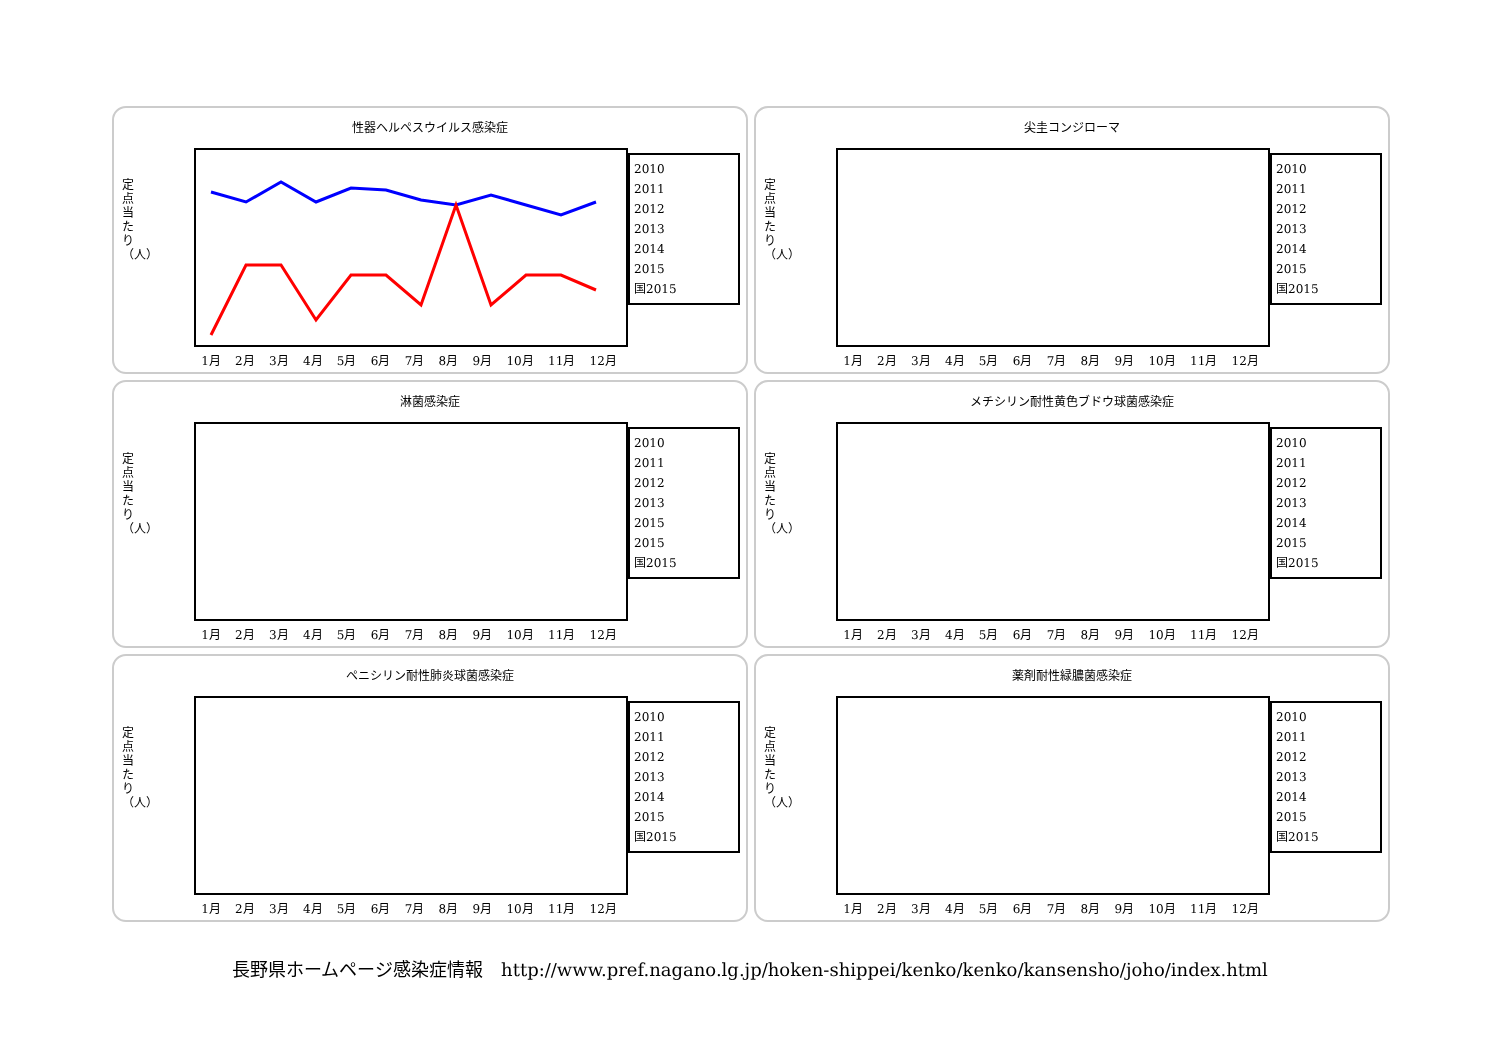性器ヘルペスウイルス感染症
定点当たり（人）
2010
2011
2012
2013
2014
2015
国2015
1月 2月 3月 4月 5月 6月 7月 8月 9月 10月 11月 12月
尖圭コンジローマ
定点当たり（人）
2010
2011
2012
2013
2014
2015
国2015
1月 2月 3月 4月 5月 6月 7月 8月 9月 10月 11月 12月
淋菌感染症
定点当たり（人）
2010
2011
2012
2013
2015
2015
国2015
1月 2月 3月 4月 5月 6月 7月 8月 9月 10月 11月 12月
メチシリン耐性黄色ブドウ球菌感染症
定点当たり（人）
2010
2011
2012
2013
2014
2015
国2015
1月 2月 3月 4月 5月 6月 7月 8月 9月 10月 11月 12月
ペニシリン耐性肺炎球菌感染症
定点当たり（人）
2010
2011
2012
2013
2014
2015
国2015
1月 2月 3月 4月 5月 6月 7月 8月 9月 10月 11月 12月
薬剤耐性緑膿菌感染症
定点当たり（人）
2010
2011
2012
2013
2014
2015
国2015
1月 2月 3月 4月 5月 6月 7月 8月 9月 10月 11月 12月
長野県ホームページ感染症情報　http://www.pref.nagano.lg.jp/hoken-shippei/kenko/kenko/kansensho/joho/index.html